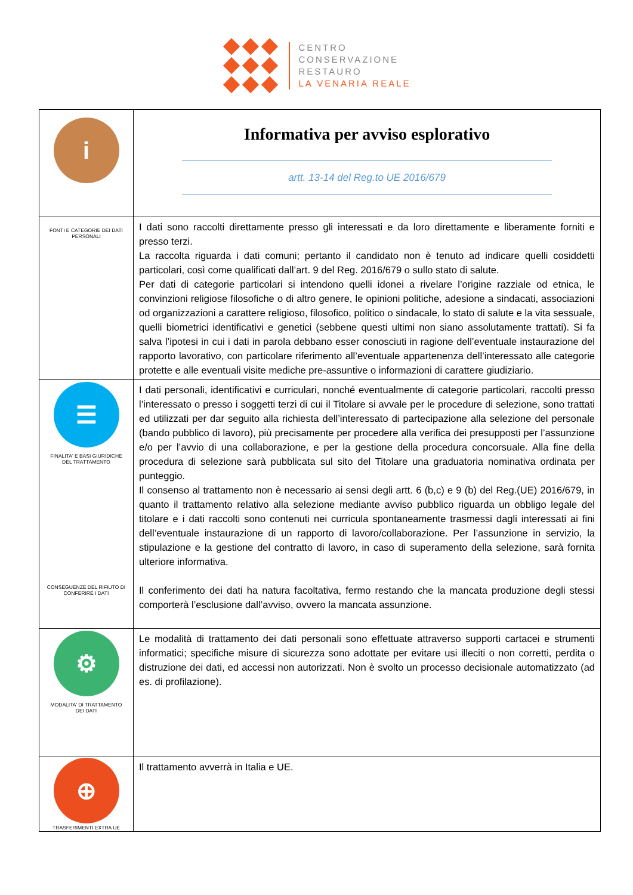CENTRO
CONSERVAZIONE
RESTAURO
LA VENARIA REALE
| i | Informativa per avviso esplorativo artt. 13-14 del Reg.to UE 2016/679 |
| FONTI E CATEGORIE DEI DATI PERSONALI | I dati sono raccolti direttamente presso gli interessati e da loro direttamente e liberamente forniti e presso terzi. La raccolta riguarda i dati comuni; pertanto il candidato non è tenuto ad indicare quelli cosiddetti particolari, così come qualificati dall’art. 9 del Reg. 2016/679 o sullo stato di salute. Per dati di categorie particolari si intendono quelli idonei a rivelare l’origine razziale od etnica, le convinzioni religiose filosofiche o di altro genere, le opinioni politiche, adesione a sindacati, associazioni od organizzazioni a carattere religioso, filosofico, politico o sindacale, lo stato di salute e la vita sessuale, quelli biometrici identificativi e genetici (sebbene questi ultimi non siano assolutamente trattati). Si fa salva l’ipotesi in cui i dati in parola debbano esser conosciuti in ragione dell’eventuale instaurazione del rapporto lavorativo, con particolare riferimento all’eventuale appartenenza dell’interessato alle categorie protette e alle eventuali visite mediche pre-assuntive o informazioni di carattere giudiziario. |
| ☰ FINALITA' E BASI GIURIDICHE DEL TRATTAMENTO CONSEGUENZE DEL RIFIUTO DI CONFERIRE I DATI | I dati personali, identificativi e curriculari, nonché eventualmente di categorie particolari, raccolti presso l’interessato o presso i soggetti terzi di cui il Titolare si avvale per le procedure di selezione, sono trattati ed utilizzati per dar seguito alla richiesta dell’interessato di partecipazione alla selezione del personale (bando pubblico di lavoro), più precisamente per procedere alla verifica dei presupposti per l’assunzione e/o per l’avvio di una collaborazione, e per la gestione della procedura concorsuale. Alla fine della procedura di selezione sarà pubblicata sul sito del Titolare una graduatoria nominativa ordinata per punteggio. Il consenso al trattamento non è necessario ai sensi degli artt. 6 (b,c) e 9 (b) del Reg.(UE) 2016/679, in quanto il trattamento relativo alla selezione mediante avviso pubblico riguarda un obbligo legale del titolare e i dati raccolti sono contenuti nei curricula spontaneamente trasmessi dagli interessati ai fini dell’eventuale instaurazione di un rapporto di lavoro/collaborazione. Per l’assunzione in servizio, la stipulazione e la gestione del contratto di lavoro, in caso di superamento della selezione, sarà fornita ulteriore informativa. Il conferimento dei dati ha natura facoltativa, fermo restando che la mancata produzione degli stessi comporterà l’esclusione dall’avviso, ovvero la mancata assunzione. |
| ⚙ MODALITA' DI TRATTAMENTO DEI DATI | Le modalità di trattamento dei dati personali sono effettuate attraverso supporti cartacei e strumenti informatici; specifiche misure di sicurezza sono adottate per evitare usi illeciti o non corretti, perdita o distruzione dei dati, ed accessi non autorizzati. Non è svolto un processo decisionale automatizzato (ad es. di profilazione). |
| ⊕ TRASFERIMENTI EXTRA UE | Il trattamento avverrà in Italia e UE. |